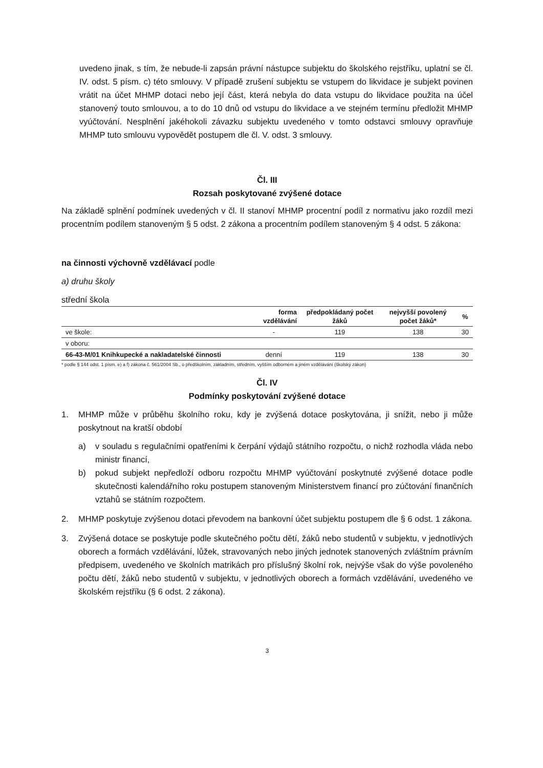uvedeno jinak, s tím, že nebude-li zapsán právní nástupce subjektu do školského rejstříku, uplatní se čl. IV. odst. 5 písm. c) této smlouvy. V případě zrušení subjektu se vstupem do likvidace je subjekt povinen vrátit na účet MHMP dotaci nebo její část, která nebyla do data vstupu do likvidace použita na účel stanovený touto smlouvou, a to do 10 dnů od vstupu do likvidace a ve stejném termínu předložit MHMP vyúčtování. Nesplnění jakéhokoli závazku subjektu uvedeného v tomto odstavci smlouvy opravňuje MHMP tuto smlouvu vypovědět postupem dle čl. V. odst. 3 smlouvy.
Čl. III
Rozsah poskytované zvýšené dotace
Na základě splnění podmínek uvedených v čl. II stanoví MHMP procentní podíl z normativu jako rozdíl mezi procentním podílem stanoveným § 5 odst. 2 zákona a procentním podílem stanoveným § 4 odst. 5 zákona:
na činnosti výchovně vzdělávací podle
a) druhu školy
střední škola
| | forma vzdělávání | předpokládaný počet žáků | nejvyšší povolený počet žáků* | % |
| --- | --- | --- | --- | --- |
| ve škole: | - | 119 | 138 | 30 |
| v oboru: | | | | |
| 66-43-M/01 Knihkupecké a nakladatelské činnosti | denní | 119 | 138 | 30 |
* podle § 144 odst. 1 písm. e) a f) zákona č. 561/2004 Sb., o předškolním, základním, středním, vyšším odborném a jiném vzdělávání (školský zákon)
Čl. IV
Podmínky poskytování zvýšené dotace
1. MHMP může v průběhu školního roku, kdy je zvýšená dotace poskytována, ji snížit, nebo ji může poskytnout na kratší období
a) v souladu s regulačními opatřeními k čerpání výdajů státního rozpočtu, o nichž rozhodla vláda nebo ministr financí,
b) pokud subjekt nepředloží odboru rozpočtu MHMP vyúčtování poskytnuté zvýšené dotace podle skutečnosti kalendářního roku postupem stanoveným Ministerstvem financí pro zúčtování finančních vztahů se státním rozpočtem.
2. MHMP poskytuje zvýšenou dotaci převodem na bankovní účet subjektu postupem dle § 6 odst. 1 zákona.
3. Zvýšená dotace se poskytuje podle skutečného počtu dětí, žáků nebo studentů v subjektu, v jednotlivých oborech a formách vzdělávání, lůžek, stravovaných nebo jiných jednotek stanovených zvláštním právním předpisem, uvedeného ve školních matrikách pro příslušný školní rok, nejvýše však do výše povoleného počtu dětí, žáků nebo studentů v subjektu, v jednotlivých oborech a formách vzdělávání, uvedeného ve školském rejstříku (§ 6 odst. 2 zákona).
3